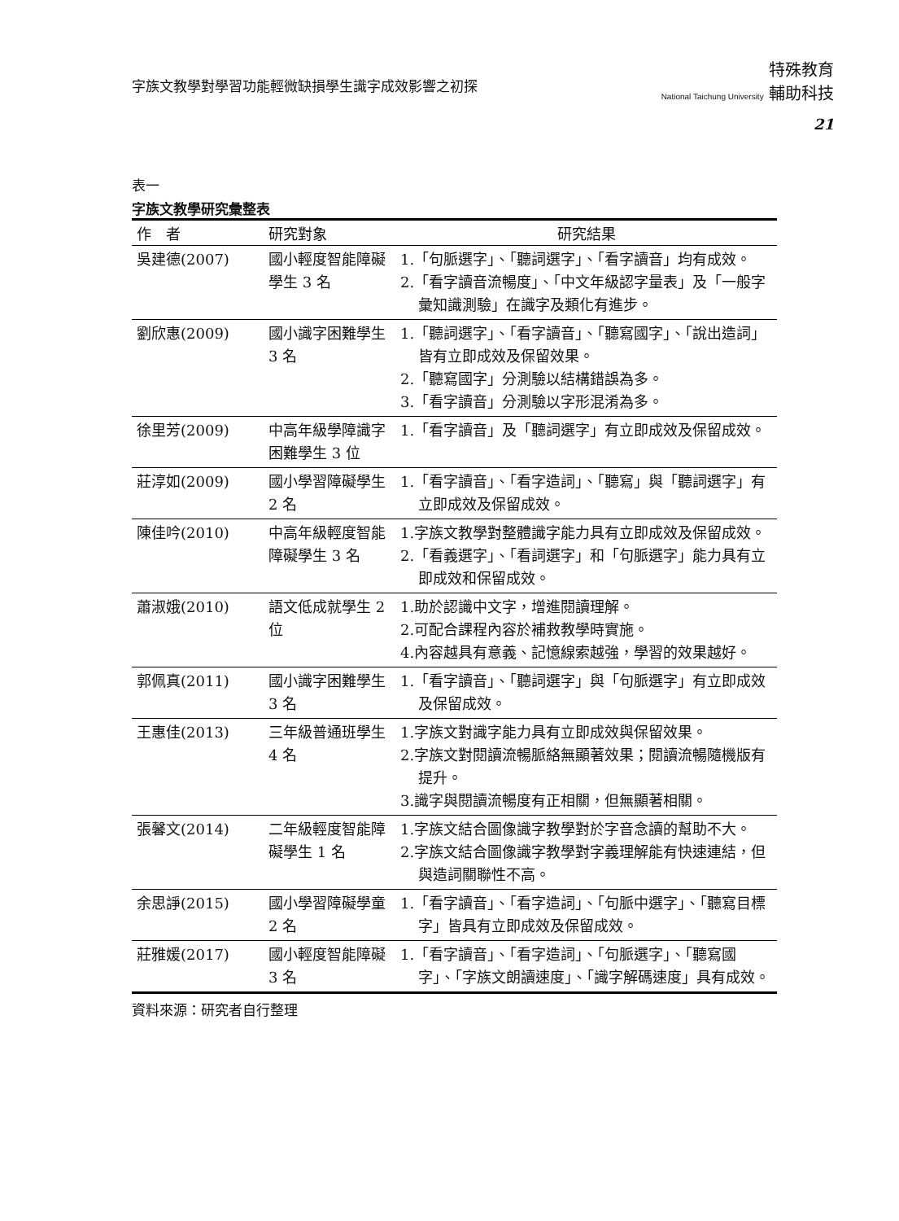字族文教學對學習功能輕微缺損學生識字成效影響之初探
特殊教育
National Taichung University 輔助科技
21
表一
字族文教學研究彙整表
| 作 者 | 研究對象 | 研究結果 |
| --- | --- | --- |
| 吳建德(2007) | 國小輕度智能障礙學生 3 名 | 1.「句脈選字」、「聽詞選字」、「看字讀音」均有成效。 2.「看字讀音流暢度」、「中文年級認字量表」及「一般字彙知識測驗」在識字及類化有進步。 |
| 劉欣惠(2009) | 國小識字困難學生 3 名 | 1.「聽詞選字」、「看字讀音」、「聽寫國字」、「說出造詞」皆有立即成效及保留效果。 2.「聽寫國字」分測驗以結構錯誤為多。 3.「看字讀音」分測驗以字形混淆為多。 |
| 徐里芳(2009) | 中高年級學障識字困難學生 3 位 | 1.「看字讀音」及「聽詞選字」有立即成效及保留成效。 |
| 莊淳如(2009) | 國小學習障礙學生 2 名 | 1.「看字讀音」、「看字造詞」、「聽寫」與「聽詞選字」有立即成效及保留成效。 |
| 陳佳吟(2010) | 中高年級輕度智能障礙學生 3 名 | 1.字族文教學對整體識字能力具有立即成效及保留成效。 2.「看義選字」、「看詞選字」和「句脈選字」能力具有立即成效和保留成效。 |
| 蕭淑娥(2010) | 語文低成就學生 2 位 | 1.助於認識中文字，增進閱讀理解。 2.可配合課程內容於補救教學時實施。 4.內容越具有意義、記憶線索越強，學習的效果越好。 |
| 郭佩真(2011) | 國小識字困難學生 3 名 | 1.「看字讀音」、「聽詞選字」與「句脈選字」有立即成效及保留成效。 |
| 王惠佳(2013) | 三年級普通班學生 4 名 | 1.字族文對識字能力具有立即成效與保留效果。 2.字族文對閱讀流暢脈絡無顯著效果；閱讀流暢隨機版有提升。 3.識字與閱讀流暢度有正相關，但無顯著相關。 |
| 張馨文(2014) | 二年級輕度智能障礙學生 1 名 | 1.字族文結合圖像識字教學對於字音念讀的幫助不大。 2.字族文結合圖像識字教學對字義理解能有快速連結，但與造詞關聯性不高。 |
| 余思諍(2015) | 國小學習障礙學童 2 名 | 1.「看字讀音」、「看字造詞」、「句脈中選字」、「聽寫目標字」皆具有立即成效及保留成效。 |
| 莊雅媛(2017) | 國小輕度智能障礙 3 名 | 1.「看字讀音」、「看字造詞」、「句脈選字」、「聽寫國字」、「字族文朗讀速度」、「識字解碼速度」具有成效。 |
資料來源：研究者自行整理